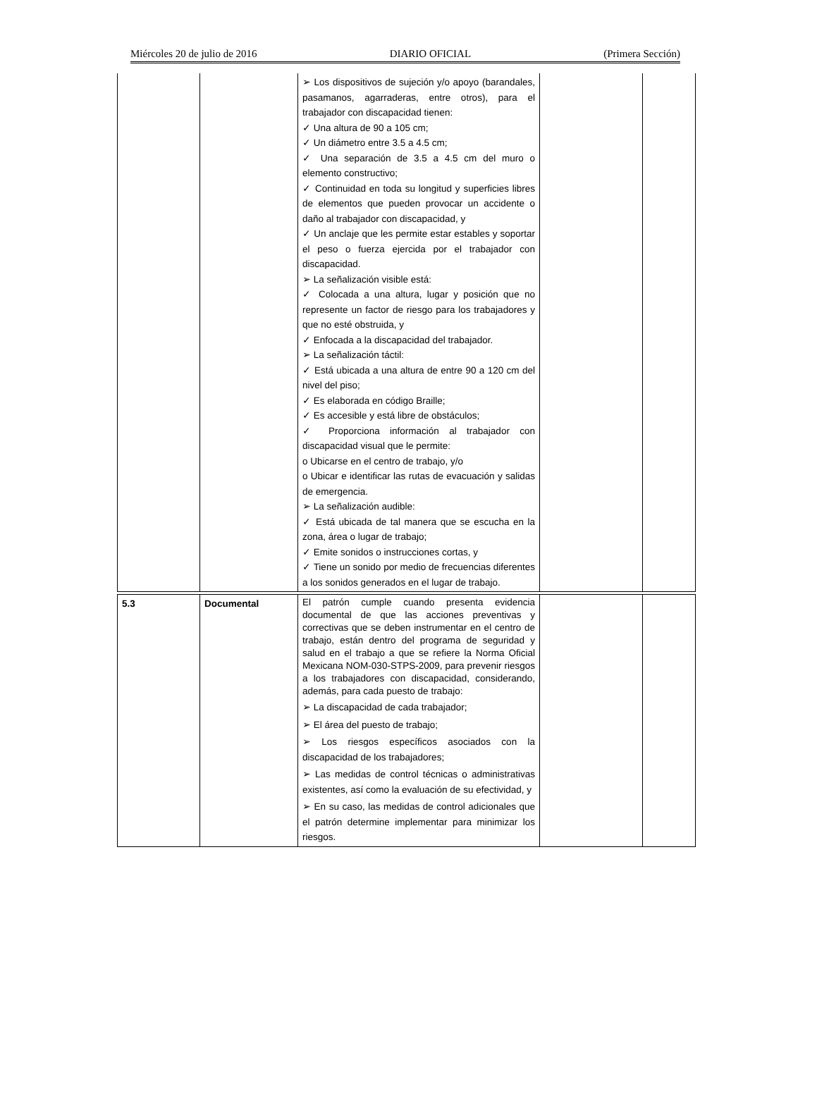Miércoles 20 de julio de 2016 DIARIO OFICIAL (Primera Sección)
| | | ➢ Los dispositivos de sujeción y/o apoyo (barandales, pasamanos, agarraderas, entre otros), para el trabajador con discapacidad tienen: ✓ Una altura de 90 a 105 cm; ✓ Un diámetro entre 3.5 a 4.5 cm; ✓ Una separación de 3.5 a 4.5 cm del muro o elemento constructivo; ✓ Continuidad en toda su longitud y superficies libres de elementos que pueden provocar un accidente o daño al trabajador con discapacidad, y ✓ Un anclaje que les permite estar estables y soportar el peso o fuerza ejercida por el trabajador con discapacidad. ➢ La señalización visible está: ✓ Colocada a una altura, lugar y posición que no represente un factor de riesgo para los trabajadores y que no esté obstruida, y ✓ Enfocada a la discapacidad del trabajador. ➢ La señalización táctil: ✓ Está ubicada a una altura de entre 90 a 120 cm del nivel del piso; ✓ Es elaborada en código Braille; ✓ Es accesible y está libre de obstáculos; ✓ Proporciona información al trabajador con discapacidad visual que le permite: o Ubicarse en el centro de trabajo, y/o o Ubicar e identificar las rutas de evacuación y salidas de emergencia. ➢ La señalización audible: ✓ Está ubicada de tal manera que se escucha en la zona, área o lugar de trabajo; ✓ Emite sonidos o instrucciones cortas, y ✓ Tiene un sonido por medio de frecuencias diferentes a los sonidos generados en el lugar de trabajo. | | |
| 5.3 | Documental | El patrón cumple cuando presenta evidencia documental de que las acciones preventivas y correctivas que se deben instrumentar en el centro de trabajo, están dentro del programa de seguridad y salud en el trabajo a que se refiere la Norma Oficial Mexicana NOM-030-STPS-2009, para prevenir riesgos a los trabajadores con discapacidad, considerando, además, para cada puesto de trabajo: ➢ La discapacidad de cada trabajador; ➢ El área del puesto de trabajo; ➢ Los riesgos específicos asociados con la discapacidad de los trabajadores; ➢ Las medidas de control técnicas o administrativas existentes, así como la evaluación de su efectividad, y ➢ En su caso, las medidas de control adicionales que el patrón determine implementar para minimizar los riesgos. | | |